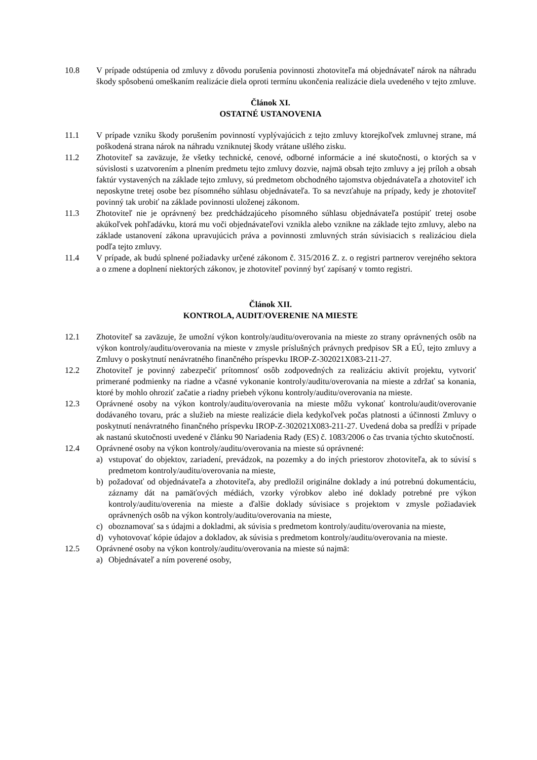10.8 V prípade odstúpenia od zmluvy z dôvodu porušenia povinnosti zhotoviteľa má objednávateľ nárok na náhradu škody spôsobenú omeškaním realizácie diela oproti termínu ukončenia realizácie diela uvedeného v tejto zmluve.
Článok XI.
OSTATNÉ USTANOVENIA
11.1 V prípade vzniku škody porušením povinností vyplývajúcich z tejto zmluvy ktorejkoľvek zmluvnej strane, má poškodená strana nárok na náhradu vzniknutej škody vrátane ušlého zisku.
11.2 Zhotoviteľ sa zaväzuje, že všetky technické, cenové, odborné informácie a iné skutočnosti, o ktorých sa v súvislosti s uzatvorením a plnením predmetu tejto zmluvy dozvie, najmä obsah tejto zmluvy a jej príloh a obsah faktúr vystavených na základe tejto zmluvy, sú predmetom obchodného tajomstva objednávateľa a zhotoviteľ ich neposkytne tretej osobe bez písomného súhlasu objednávateľa. To sa nevzťahuje na prípady, kedy je zhotoviteľ povinný tak urobiť na základe povinnosti uloženej zákonom.
11.3 Zhotoviteľ nie je oprávnený bez predchádzajúceho písomného súhlasu objednávateľa postúpiť tretej osobe akúkoľvek pohľadávku, ktorá mu voči objednávateľovi vznikla alebo vznikne na základe tejto zmluvy, alebo na základe ustanovení zákona upravujúcich práva a povinnosti zmluvných strán súvisiacich s realizáciou diela podľa tejto zmluvy.
11.4 V prípade, ak budú splnené požiadavky určené zákonom č. 315/2016 Z. z. o registri partnerov verejného sektora a o zmene a doplnení niektorých zákonov, je zhotoviteľ povinný byť zapísaný v tomto registri.
Článok XII.
KONTROLA, AUDIT/OVERENIE NA MIESTE
12.1 Zhotoviteľ sa zaväzuje, že umožní výkon kontroly/auditu/overovania na mieste zo strany oprávnených osôb na výkon kontroly/auditu/overovania na mieste v zmysle príslušných právnych predpisov SR a EÚ, tejto zmluvy a Zmluvy o poskytnutí nenávratného finančného príspevku IROP-Z-302021X083-211-27.
12.2 Zhotoviteľ je povinný zabezpečiť prítomnosť osôb zodpovedných za realizáciu aktivít projektu, vytvoriť primerané podmienky na riadne a včasné vykonanie kontroly/auditu/overovania na mieste a zdržať sa konania, ktoré by mohlo ohroziť začatie a riadny priebeh výkonu kontroly/auditu/overovania na mieste.
12.3 Oprávnené osoby na výkon kontroly/auditu/overovania na mieste môžu vykonať kontrolu/audit/overovanie dodávaného tovaru, prác a služieb na mieste realizácie diela kedykoľvek počas platnosti a účinnosti Zmluvy o poskytnutí nenávratného finančného príspevku IROP-Z-302021X083-211-27. Uvedená doba sa predĺži v prípade ak nastanú skutočnosti uvedené v článku 90 Nariadenia Rady (ES) č. 1083/2006 o čas trvania týchto skutočností.
12.4 Oprávnené osoby na výkon kontroly/auditu/overovania na mieste sú oprávnené:
a) vstupovať do objektov, zariadení, prevádzok, na pozemky a do iných priestorov zhotoviteľa, ak to súvisí s predmetom kontroly/auditu/overovania na mieste,
b) požadovať od objednávateľa a zhotoviteľa, aby predložil originálne doklady a inú potrebnú dokumentáciu, záznamy dát na pamäťových médiách, vzorky výrobkov alebo iné doklady potrebné pre výkon kontroly/auditu/overenia na mieste a ďalšie doklady súvisiace s projektom v zmysle požiadaviek oprávnených osôb na výkon kontroly/auditu/overovania na mieste,
c) oboznamovať sa s údajmi a dokladmi, ak súvisia s predmetom kontroly/auditu/overovania na mieste,
d) vyhotovovať kópie údajov a dokladov, ak súvisia s predmetom kontroly/auditu/overovania na mieste.
12.5 Oprávnené osoby na výkon kontroly/auditu/overovania na mieste sú najmä:
a) Objednávateľ a ním poverené osoby,